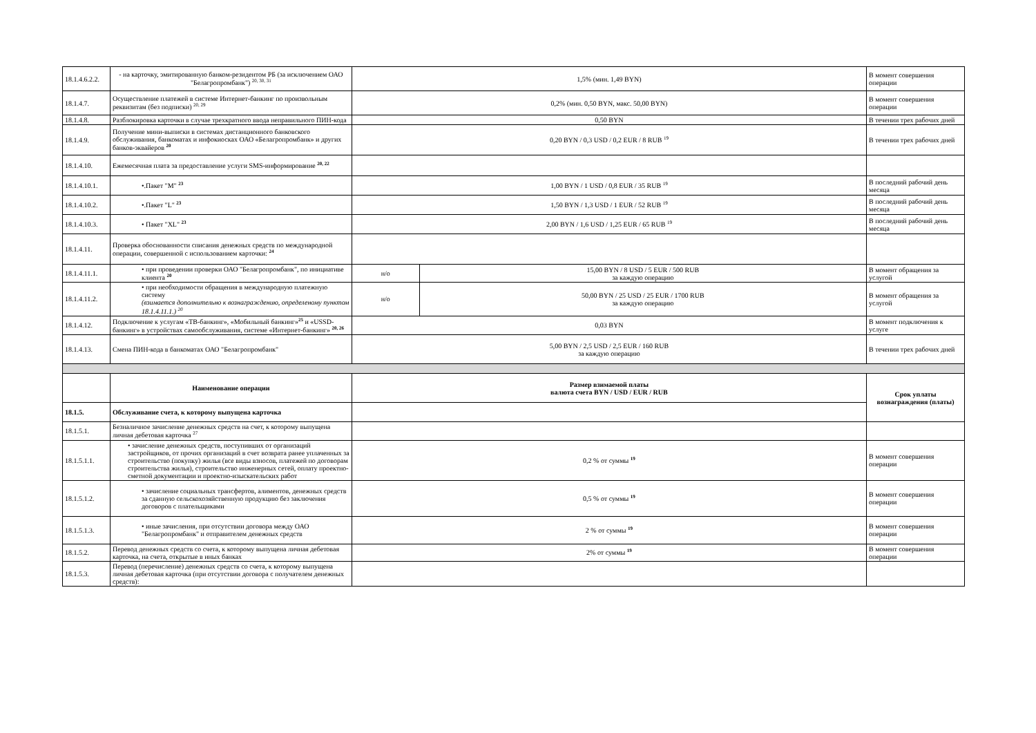| 18.1.4.6.2.2. | - на карточку, эмитированную банком-резидентом РБ (за исключением ОАО "Белагропромбанк") <sup>20, 30, 31</sup> | 1,5% (мин. 1,49 BYN) | | В момент совершения операции |
| 18.1.4.7. | Осуществление платежей в системе Интернет-банкинг по произвольным реквизитам (без подписки) <sup>20, 29</sup> | 0,2% (мин. 0,50 BYN, макс. 50,00 BYN) | | В момент совершения операции |
| 18.1.4.8. | Разблокировка карточки в случае трехкратного ввода неправильного ПИН-кода | 0,50 BYN | | В течении трех рабочих дней |
| 18.1.4.9. | Получение мини-выписки в системах дистанционного банковского обслуживания, банкоматах и инфокиосках ОАО «Белагропромбанк» и других банков-эквайеров <sup>20</sup> | 0,20 BYN / 0,3 USD / 0,2 EUR / 8 RUB <sup>19</sup> | | В течении трех рабочих дней |
| 18.1.4.10. | Ежемесячная плата за предоставление услуги SMS-информирование <sup>20, 22</sup> | | | |
| 18.1.4.10.1. | •.Пакет "M" <sup>23</sup> | 1,00 BYN / 1 USD / 0,8 EUR / 35 RUB <sup>19</sup> | | В последний рабочий день месяца |
| 18.1.4.10.2. | •.Пакет "L" <sup>23</sup> | 1,50 BYN / 1,3 USD / 1 EUR / 52 RUB <sup>19</sup> | | В последний рабочий день месяца |
| 18.1.4.10.3. | • Пакет "XL" <sup>23</sup> | 2,00 BYN / 1,6 USD / 1,25 EUR / 65 RUB <sup>19</sup> | | В последний рабочий день месяца |
| 18.1.4.11. | Проверка обоснованности списания денежных средств по международной операции, совершенной с использованием карточки: <sup>24</sup> | | | |
| 18.1.4.11.1. | • при проведении проверки ОАО "Белагропромбанк", по инициативе клиента <sup>20</sup> | н/о | 15,00 BYN / 8 USD / 5 EUR / 500 RUB за каждую операцию | В момент обращения за услугой |
| 18.1.4.11.2. | • при необходимости обращения в международную платежную систему (взимается дополнительно к вознаграждению, определеному пунктом 18.1.4.11.1.) <sup>20</sup> | н/о | 50,00 BYN / 25 USD / 25 EUR / 1700 RUB за каждую операцию | В момент обращения за услугой |
| 18.1.4.12. | Подключение к услугам «ТВ-банкинг», «Мобильный банкинг»<sup>25</sup> и «USSD-банкинг» в устройствах самообслуживания, системе «Интернет-банкинг» <sup>20, 26</sup> | 0,03 BYN | | В момент подключения к услуге |
| 18.1.4.13. | Смена ПИН-кода в банкоматах ОАО "Белагропромбанк" | 5,00 BYN / 2,5 USD / 2,5 EUR / 160 RUB за каждую операцию | | В течении трех рабочих дней |
| | Наименование операции | Размер взимаемой платы валюта счета BYN / USD / EUR / RUB | | Срок уплаты вознаграждения (платы) |
| 18.1.5. | Обслуживание счета, к которому выпущена карточка | | | |
| 18.1.5.1. | Безналичное зачисление денежных средств на счет, к которому выпущена личная дебетовая карточка <sup>27</sup> | | | |
| 18.1.5.1.1. | • зачисление денежных средств, поступивших от организаций застройщиков, от прочих организаций в счет возврата ранее уплаченных за строительство (покупку) жилья (все виды взносов, платежей по договорам строительства жилья), строительство инженерных сетей, оплату проектно-сметной документации и проектно-изыскательских работ | 0,2 % от суммы <sup>19</sup> | | В момент совершения операции |
| 18.1.5.1.2. | • зачисление социальных трансфертов, алиментов, денежных средств за сданную сельскохозяйственную продукцию без заключения договоров с плательщиками | 0,5 % от суммы <sup>19</sup> | | В момент совершения операции |
| 18.1.5.1.3. | • иные зачисления, при отсутствии договора между ОАО "Белагропромбанк" и отправителем денежных средств | 2 % от суммы <sup>19</sup> | | В момент совершения операции |
| 18.1.5.2. | Перевод денежных средств со счета, к которому выпущена личная дебетовая карточка, на счета, открытые в иных банках | 2% от суммы <sup>19</sup> | | В момент совершения операции |
| 18.1.5.3. | Перевод (перечисление) денежных средств со счета, к которому выпущена личная дебетовая карточка (при отсутствии договора с получателем денежных средств): | | | |